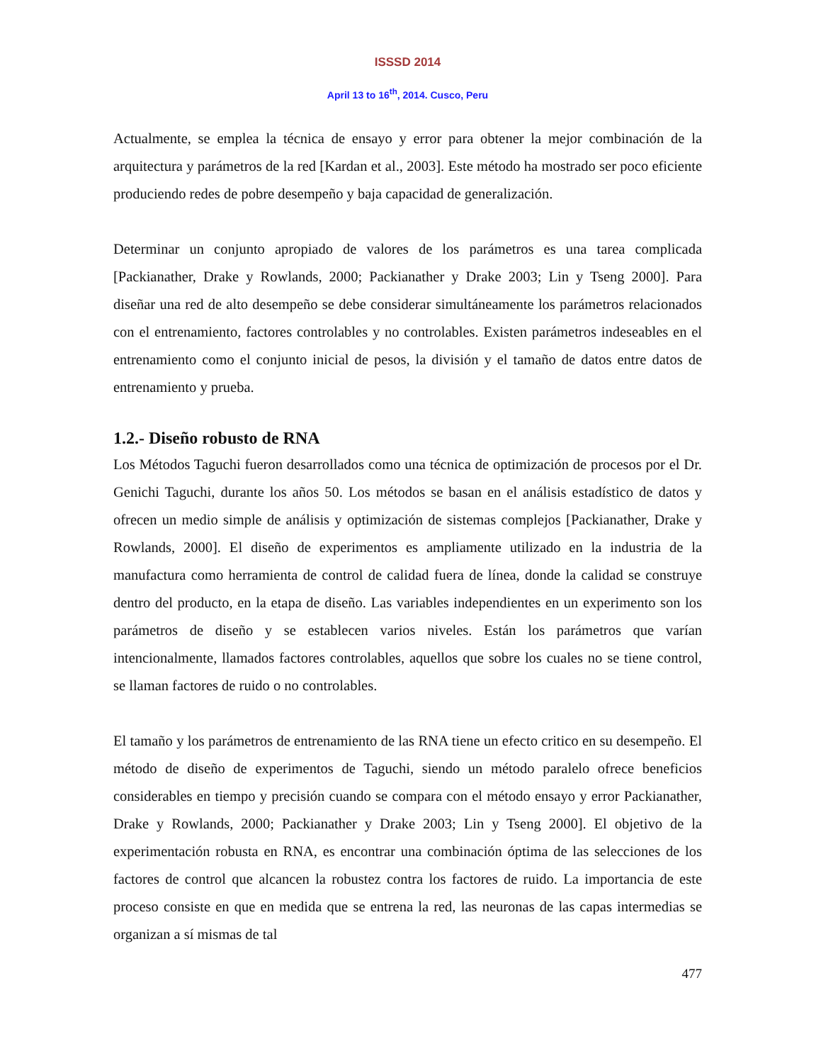ISSSD 2014
April 13 to 16<sup>th</sup>, 2014. Cusco, Peru
Actualmente, se emplea la técnica de ensayo y error para obtener la mejor combinación de la arquitectura y parámetros de la red [Kardan et al., 2003]. Este método ha mostrado ser poco eficiente produciendo redes de pobre desempeño y baja capacidad de generalización.
Determinar un conjunto apropiado de valores de los parámetros es una tarea complicada [Packianather, Drake y Rowlands, 2000; Packianather y Drake 2003; Lin y Tseng 2000]. Para diseñar una red de alto desempeño se debe considerar simultáneamente los parámetros relacionados con el entrenamiento, factores controlables y no controlables. Existen parámetros indeseables en el entrenamiento como el conjunto inicial de pesos, la división y el tamaño de datos entre datos de entrenamiento y prueba.
1.2.- Diseño robusto de RNA
Los Métodos Taguchi fueron desarrollados como una técnica de optimización de procesos por el Dr. Genichi Taguchi, durante los años 50. Los métodos se basan en el análisis estadístico de datos y ofrecen un medio simple de análisis y optimización de sistemas complejos [Packianather, Drake y Rowlands, 2000]. El diseño de experimentos es ampliamente utilizado en la industria de la manufactura como herramienta de control de calidad fuera de línea, donde la calidad se construye dentro del producto, en la etapa de diseño. Las variables independientes en un experimento son los parámetros de diseño y se establecen varios niveles. Están los parámetros que varían intencionalmente, llamados factores controlables, aquellos que sobre los cuales no se tiene control, se llaman factores de ruido o no controlables.
El tamaño y los parámetros de entrenamiento de las RNA tiene un efecto critico en su desempeño. El método de diseño de experimentos de Taguchi, siendo un método paralelo ofrece beneficios considerables en tiempo y precisión cuando se compara con el método ensayo y error Packianather, Drake y Rowlands, 2000; Packianather y Drake 2003; Lin y Tseng 2000]. El objetivo de la experimentación robusta en RNA, es encontrar una combinación óptima de las selecciones de los factores de control que alcancen la robustez contra los factores de ruido. La importancia de este proceso consiste en que en medida que se entrena la red, las neuronas de las capas intermedias se organizan a sí mismas de tal
477